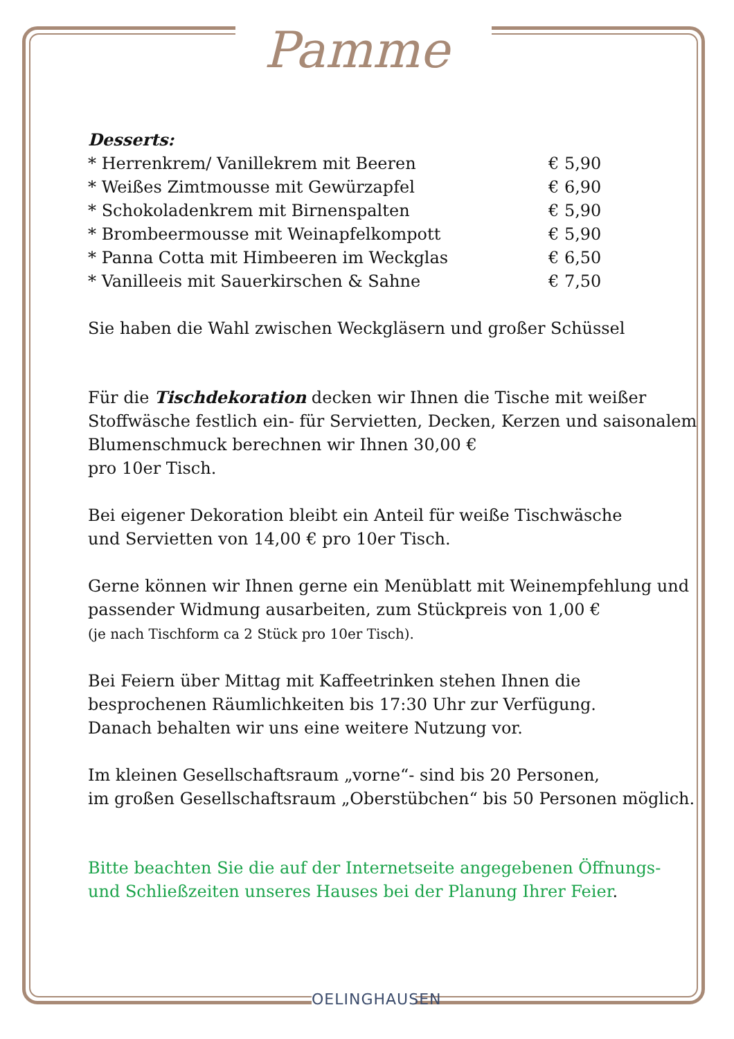Pamme
Desserts:
* Herrenkrem/ Vanillekrem mit Beeren € 5,90
* Weißes Zimtmousse mit Gewürzapfel € 6,90
* Schokoladenkrem mit Birnenspalten € 5,90
* Brombeermousse mit Weinapfelkompott € 5,90
* Panna Cotta mit Himbeeren im Weckglas € 6,50
* Vanilleeis mit Sauerkirschen & Sahne € 7,50
Sie haben die Wahl zwischen Weckgläsern und großer Schüssel
Für die Tischdekoration decken wir Ihnen die Tische mit weißer Stoffwäsche festlich ein- für Servietten, Decken, Kerzen und saisonalem Blumenschmuck berechnen wir Ihnen 30,00 €
pro 10er Tisch.
Bei eigener Dekoration bleibt ein Anteil für weiße Tischwäsche
und Servietten von 14,00 € pro 10er Tisch.
Gerne können wir Ihnen gerne ein Menüblatt mit Weinempfehlung und passender Widmung ausarbeiten, zum Stückpreis von 1,00 €
(je nach Tischform ca 2 Stück pro 10er Tisch).
Bei Feiern über Mittag mit Kaffeetrinken stehen Ihnen die besprochenen Räumlichkeiten bis 17:30 Uhr zur Verfügung.
Danach behalten wir uns eine weitere Nutzung vor.
Im kleinen Gesellschaftsraum „vorne“- sind bis 20 Personen,
im großen Gesellschaftsraum „Oberstübchen“ bis 50 Personen möglich.
Bitte beachten Sie die auf der Internetseite angegebenen Öffnungs- und Schließzeiten unseres Hauses bei der Planung Ihrer Feier.
OELINGHAUSEN